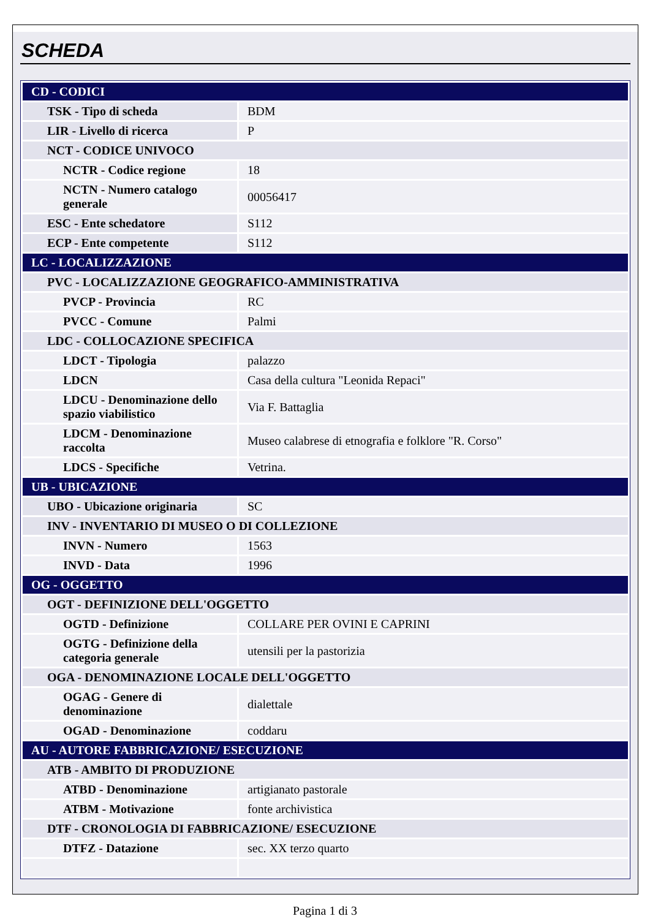SCHEDA
| CD - CODICI | |
| TSK - Tipo di scheda | BDM |
| LIR - Livello di ricerca | P |
| NCT - CODICE UNIVOCO | |
| NCTR - Codice regione | 18 |
| NCTN - Numero catalogo generale | 00056417 |
| ESC - Ente schedatore | S112 |
| ECP - Ente competente | S112 |
| LC - LOCALIZZAZIONE | |
| PVC - LOCALIZZAZIONE GEOGRAFICO-AMMINISTRATIVA | |
| PVCP - Provincia | RC |
| PVCC - Comune | Palmi |
| LDC - COLLOCAZIONE SPECIFICA | |
| LDCT - Tipologia | palazzo |
| LDCN | Casa della cultura "Leonida Repaci" |
| LDCU - Denominazione dello spazio viabilistico | Via F. Battaglia |
| LDCM - Denominazione raccolta | Museo calabrese di etnografia e folklore "R. Corso" |
| LDCS - Specifiche | Vetrina. |
| UB - UBICAZIONE | |
| UBO - Ubicazione originaria | SC |
| INV - INVENTARIO DI MUSEO O DI COLLEZIONE | |
| INVN - Numero | 1563 |
| INVD - Data | 1996 |
| OG - OGGETTO | |
| OGT - DEFINIZIONE DELL'OGGETTO | |
| OGTD - Definizione | COLLARE PER OVINI E CAPRINI |
| OGTG - Definizione della categoria generale | utensili per la pastorizia |
| OGA - DENOMINAZIONE LOCALE DELL'OGGETTO | |
| OGAG - Genere di denominazione | dialettale |
| OGAD - Denominazione | coddaru |
| AU - AUTORE FABBRICAZIONE/ ESECUZIONE | |
| ATB - AMBITO DI PRODUZIONE | |
| ATBD - Denominazione | artigianato pastorale |
| ATBM - Motivazione | fonte archivistica |
| DTF - CRONOLOGIA DI FABBRICAZIONE/ ESECUZIONE | |
| DTFZ - Datazione | sec. XX terzo quarto |
Pagina 1 di 3